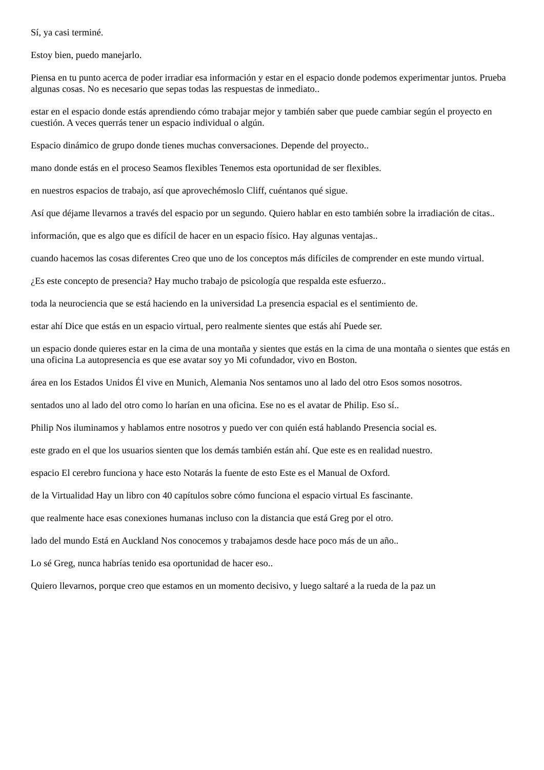Sí, ya casi terminé.
Estoy bien, puedo manejarlo.
Piensa en tu punto acerca de poder irradiar esa información y estar en el espacio donde podemos experimentar juntos. Prueba algunas cosas. No es necesario que sepas todas las respuestas de inmediato..
estar en el espacio donde estás aprendiendo cómo trabajar mejor y también saber que puede cambiar según el proyecto en cuestión. A veces querrás tener un espacio individual o algún.
Espacio dinámico de grupo donde tienes muchas conversaciones. Depende del proyecto..
mano donde estás en el proceso Seamos flexibles Tenemos esta oportunidad de ser flexibles.
en nuestros espacios de trabajo, así que aprovechémoslo Cliff, cuéntanos qué sigue.
Así que déjame llevarnos a través del espacio por un segundo. Quiero hablar en esto también sobre la irradiación de citas..
información, que es algo que es difícil de hacer en un espacio físico. Hay algunas ventajas..
cuando hacemos las cosas diferentes Creo que uno de los conceptos más difíciles de comprender en este mundo virtual.
¿Es este concepto de presencia? Hay mucho trabajo de psicología que respalda este esfuerzo..
toda la neurociencia que se está haciendo en la universidad La presencia espacial es el sentimiento de.
estar ahí Dice que estás en un espacio virtual, pero realmente sientes que estás ahí Puede ser.
un espacio donde quieres estar en la cima de una montaña y sientes que estás en la cima de una montaña o sientes que estás en una oficina La autopresencia es que ese avatar soy yo Mi cofundador, vivo en Boston.
área en los Estados Unidos Él vive en Munich, Alemania Nos sentamos uno al lado del otro Esos somos nosotros.
sentados uno al lado del otro como lo harían en una oficina. Ese no es el avatar de Philip. Eso sí..
Philip Nos iluminamos y hablamos entre nosotros y puedo ver con quién está hablando Presencia social es.
este grado en el que los usuarios sienten que los demás también están ahí. Que este es en realidad nuestro.
espacio El cerebro funciona y hace esto Notarás la fuente de esto Este es el Manual de Oxford.
de la Virtualidad Hay un libro con 40 capítulos sobre cómo funciona el espacio virtual Es fascinante.
que realmente hace esas conexiones humanas incluso con la distancia que está Greg por el otro.
lado del mundo Está en Auckland Nos conocemos y trabajamos desde hace poco más de un año..
Lo sé Greg, nunca habrías tenido esa oportunidad de hacer eso..
Quiero llevarnos, porque creo que estamos en un momento decisivo, y luego saltaré a la rueda de la paz un